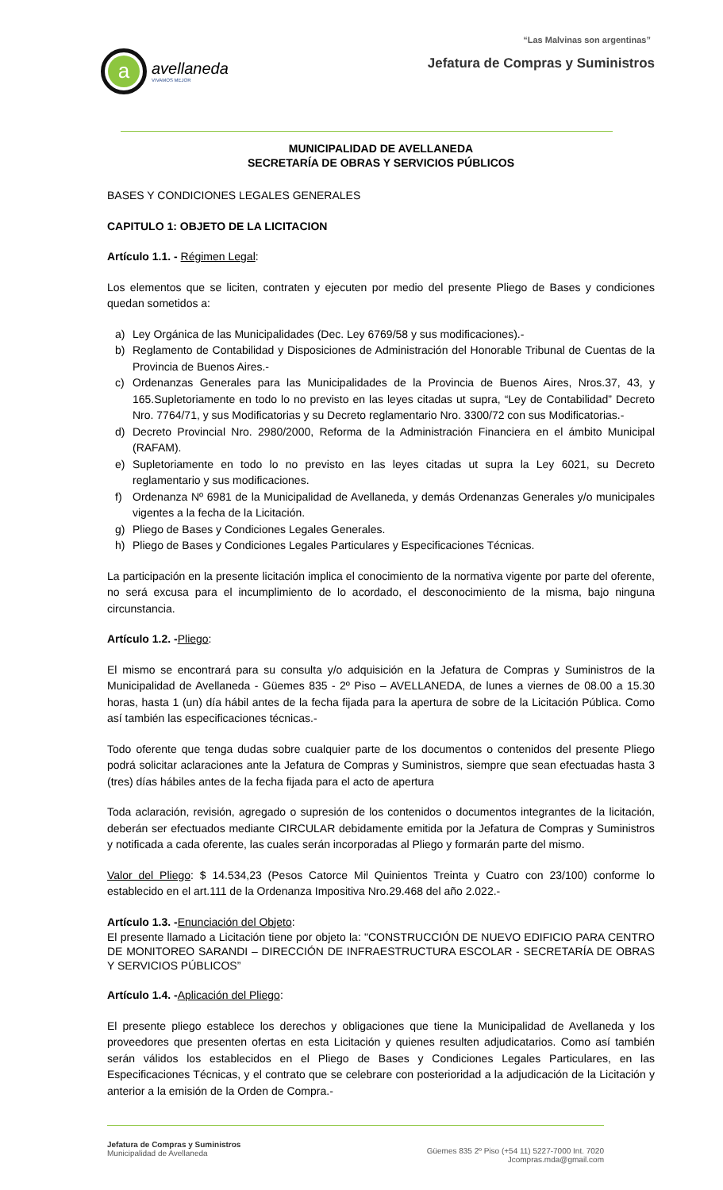a
avellaneda
VIVAMOS MEJOR
“Las Malvinas son argentinas”
Jefatura de Compras y Suministros
MUNICIPALIDAD DE AVELLANEDA
SECRETARÍA DE OBRAS Y SERVICIOS PÚBLICOS
BASES Y CONDICIONES LEGALES GENERALES
CAPITULO 1: OBJETO DE LA LICITACION
Artículo 1.1. - Régimen Legal:
Los elementos que se liciten, contraten y ejecuten por medio del presente Pliego de Bases y condiciones quedan sometidos a:
a) Ley Orgánica de las Municipalidades (Dec. Ley 6769/58 y sus modificaciones).-
b) Reglamento de Contabilidad y Disposiciones de Administración del Honorable Tribunal de Cuentas de la Provincia de Buenos Aires.-
c) Ordenanzas Generales para las Municipalidades de la Provincia de Buenos Aires, Nros.37, 43, y 165.Supletoriamente en todo lo no previsto en las leyes citadas ut supra, “Ley de Contabilidad” Decreto Nro. 7764/71, y sus Modificatorias y su Decreto reglamentario Nro. 3300/72 con sus Modificatorias.-
d) Decreto Provincial Nro. 2980/2000, Reforma de la Administración Financiera en el ámbito Municipal (RAFAM).
e) Supletoriamente en todo lo no previsto en las leyes citadas ut supra la Ley 6021, su Decreto reglamentario y sus modificaciones.
f) Ordenanza Nº 6981 de la Municipalidad de Avellaneda, y demás Ordenanzas Generales y/o municipales vigentes a la fecha de la Licitación.
g) Pliego de Bases y Condiciones Legales Generales.
h) Pliego de Bases y Condiciones Legales Particulares y Especificaciones Técnicas.
La participación en la presente licitación implica el conocimiento de la normativa vigente por parte del oferente, no será excusa para el incumplimiento de lo acordado, el desconocimiento de la misma, bajo ninguna circunstancia.
Artículo 1.2. -Pliego:
El mismo se encontrará para su consulta y/o adquisición en la Jefatura de Compras y Suministros de la Municipalidad de Avellaneda - Güemes 835 - 2º Piso – AVELLANEDA, de lunes a viernes de 08.00 a 15.30 horas, hasta 1 (un) día hábil antes de la fecha fijada para la apertura de sobre de la Licitación Pública. Como así también las especificaciones técnicas.-
Todo oferente que tenga dudas sobre cualquier parte de los documentos o contenidos del presente Pliego podrá solicitar aclaraciones ante la Jefatura de Compras y Suministros, siempre que sean efectuadas hasta 3 (tres) días hábiles antes de la fecha fijada para el acto de apertura
Toda aclaración, revisión, agregado o supresión de los contenidos o documentos integrantes de la licitación, deberán ser efectuados mediante CIRCULAR debidamente emitida por la Jefatura de Compras y Suministros y notificada a cada oferente, las cuales serán incorporadas al Pliego y formarán parte del mismo.
Valor del Pliego: $ 14.534,23 (Pesos Catorce Mil Quinientos Treinta y Cuatro con 23/100) conforme lo establecido en el art.111 de la Ordenanza Impositiva Nro.29.468 del año 2.022.-
Artículo 1.3. -Enunciación del Objeto:
El presente llamado a Licitación tiene por objeto la: "CONSTRUCCIÓN DE NUEVO EDIFICIO PARA CENTRO DE MONITOREO SARANDI – DIRECCIÓN DE INFRAESTRUCTURA ESCOLAR - SECRETARÍA DE OBRAS Y SERVICIOS PÚBLICOS”
Artículo 1.4. -Aplicación del Pliego:
El presente pliego establece los derechos y obligaciones que tiene la Municipalidad de Avellaneda y los proveedores que presenten ofertas en esta Licitación y quienes resulten adjudicatarios. Como así también serán válidos los establecidos en el Pliego de Bases y Condiciones Legales Particulares, en las Especificaciones Técnicas, y el contrato que se celebrare con posterioridad a la adjudicación de la Licitación y anterior a la emisión de la Orden de Compra.-
Jefatura de Compras y Suministros
Municipalidad de Avellaneda
Güemes 835 2º Piso (+54 11) 5227-7000 Int. 7020
Jcompras.mda@gmail.com